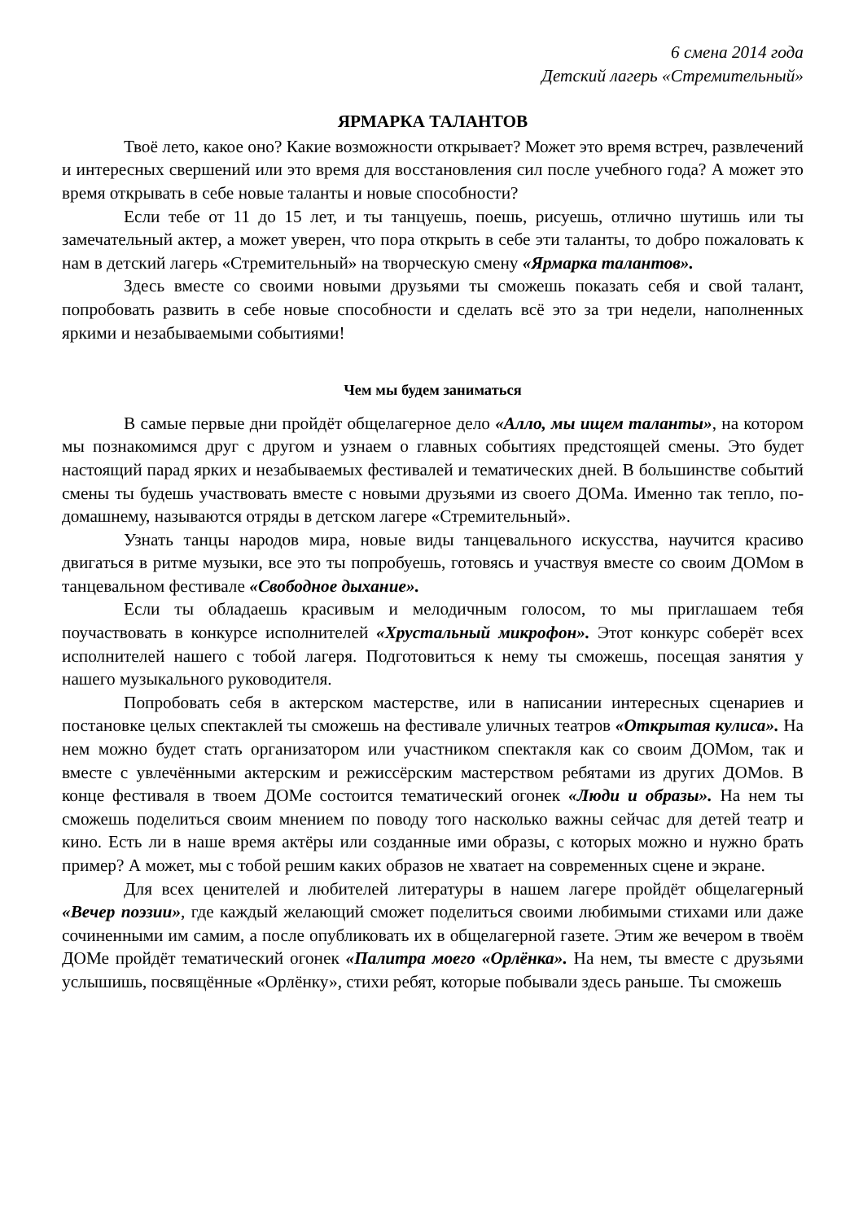6 смена 2014 года
Детский лагерь «Стремительный»
ЯРМАРКА ТАЛАНТОВ
Твоё лето, какое оно? Какие возможности открывает? Может это время встреч, развлечений и интересных свершений или это время для восстановления сил после учебного года? А может это время открывать в себе новые таланты и новые способности?
Если тебе от 11 до 15 лет, и ты танцуешь, поешь, рисуешь, отлично шутишь или ты замечательный актер, а может уверен, что пора открыть в себе эти таланты, то добро пожаловать к нам в детский лагерь «Стремительный» на творческую смену «Ярмарка талантов».
Здесь вместе со своими новыми друзьями ты сможешь показать себя и свой талант, попробовать развить в себе новые способности и сделать всё это за три недели, наполненных яркими и незабываемыми событиями!
Чем мы будем заниматься
В самые первые дни пройдёт общелагерное дело «Алло, мы ищем таланты», на котором мы познакомимся друг с другом и узнаем о главных событиях предстоящей смены. Это будет настоящий парад ярких и незабываемых фестивалей и тематических дней. В большинстве событий смены ты будешь участвовать вместе с новыми друзьями из своего ДОМа. Именно так тепло, по-домашнему, называются отряды в детском лагере «Стремительный».
Узнать танцы народов мира, новые виды танцевального искусства, научится красиво двигаться в ритме музыки, все это ты попробуешь, готовясь и участвуя вместе со своим ДОМом в танцевальном фестивале «Свободное дыхание».
Если ты обладаешь красивым и мелодичным голосом, то мы приглашаем тебя поучаствовать в конкурсе исполнителей «Хрустальный микрофон». Этот конкурс соберёт всех исполнителей нашего с тобой лагеря. Подготовиться к нему ты сможешь, посещая занятия у нашего музыкального руководителя.
Попробовать себя в актерском мастерстве, или в написании интересных сценариев и постановке целых спектаклей ты сможешь на фестивале уличных театров «Открытая кулиса». На нем можно будет стать организатором или участником спектакля как со своим ДОМом, так и вместе с увлечёнными актерским и режиссёрским мастерством ребятами из других ДОМов. В конце фестиваля в твоем ДОМе состоится тематический огонек «Люди и образы». На нем ты сможешь поделиться своим мнением по поводу того насколько важны сейчас для детей театр и кино. Есть ли в наше время актёры или созданные ими образы, с которых можно и нужно брать пример? А может, мы с тобой решим каких образов не хватает на современных сцене и экране.
Для всех ценителей и любителей литературы в нашем лагере пройдёт общелагерный «Вечер поэзии», где каждый желающий сможет поделиться своими любимыми стихами или даже сочиненными им самим, а после опубликовать их в общелагерной газете. Этим же вечером в твоём ДОМе пройдёт тематический огонек «Палитра моего «Орлёнка». На нем, ты вместе с друзьями услышишь, посвящённые «Орлёнку», стихи ребят, которые побывали здесь раньше. Ты сможешь